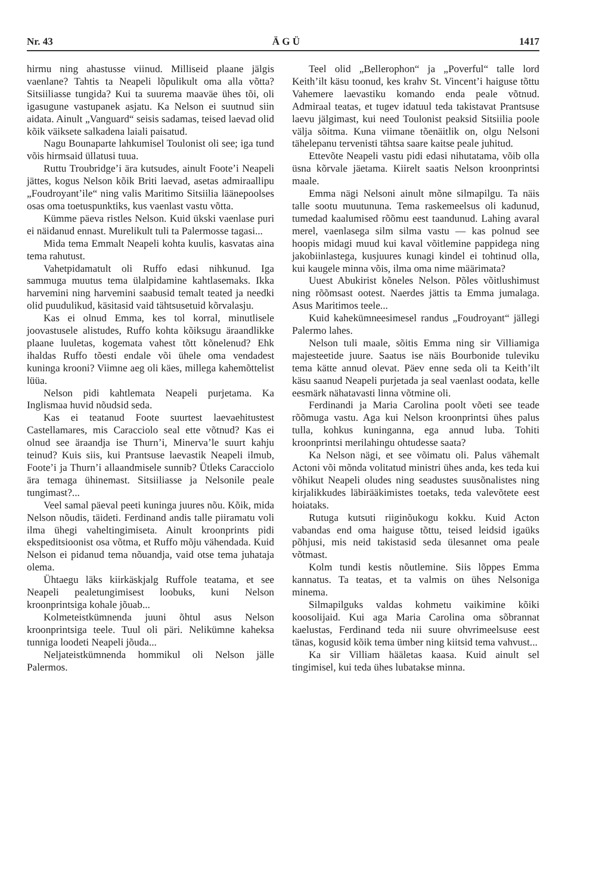Nr. 43 Ä G Ü 1417
hirmu ning ahastusse viinud. Milliseid plaane jälgis vaenlane? Tahtis ta Neapeli lõpulikult oma alla võtta? Sitsiiliasse tungida? Kui ta suurema maaväe ühes tõi, oli igasugune vastupanek asjatu. Ka Nelson ei suutnud siin aidata. Ainult „Vanguard“ seisis sadamas, teised laevad olid kõik väiksete salkadena laiali paisatud.
Nagu Bounaparte lahkumisel Toulonist oli see; iga tund võis hirmsaid üllatusi tuua.
Ruttu Troubridge’i ära kutsudes, ainult Foote’i Neapeli jättes, kogus Nelson kõik Briti laevad, asetas admiraallipu „Foudroyant’ile“ ning valis Maritimo Sitsiilia läänepoolses osas oma toetuspunktiks, kus vaenlast vastu võtta.
Kümme päeva ristles Nelson. Kuid ükski vaenlase puri ei näidanud ennast. Murelikult tuli ta Palermosse tagasi...
Mida tema Emmalt Neapeli kohta kuulis, kasvatas aina tema rahutust.
Vahetpidamatult oli Ruffo edasi nihkunud. Iga sammuga muutus tema ülalpidamine kahtlasemaks. Ikka harvemini ning harvemini saabusid temalt teated ja needki olid puudulikud, käsitasid vaid tähtsusetuid kõrvalasju.
Kas ei olnud Emma, kes tol korral, minutlisele joovastusele alistudes, Ruffo kohta kõiksugu äraandlikke plaane luuletas, kogemata vahest tõtt kõnelenud? Ehk ihaldas Ruffo tõesti endale või ühele oma vendadest kuninga krooni? Viimne aeg oli käes, millega kahemõttelist lüüa.
Nelson pidi kahtlemata Neapeli purjetama. Ka Inglismaa huvid nõudsid seda.
Kas ei teatanud Foote suurtest laevaehitustest Castellamares, mis Caracciolo seal ette võtnud? Kas ei olnud see äraandja ise Thurn’i, Minerva’le suurt kahju teinud? Kuis siis, kui Prantsuse laevastik Neapeli ilmub, Foote’i ja Thurn’i allaandmisele sunnib? Ütleks Caracciolo ära temaga ühinemast. Sitsiiliasse ja Nelsonile peale tungimast?...
Veel samal päeval peeti kuninga juures nõu. Kõik, mida Nelson nõudis, täideti. Ferdinand andis talle piiramatu voli ilma ühegi vaheltingimiseta. Ainult kroonprints pidi ekspeditsioonist osa võtma, et Ruffo mõju vähendada. Kuid Nelson ei pidanud tema nõuandja, vaid otse tema juhataja olema.
Ühtaegu läks kiirkäskjalg Ruffole teatama, et see Neapeli pealetungimisest loobuks, kuni Nelson kroonprintsiga kohale jõuab...
Kolmeteistkümnenda juuni õhtul asus Nelson kroonprintsiga teele. Tuul oli päri. Nelikümne kaheksa tunniga loodeti Neapeli jõuda...
Neljateistkümnenda hommikul oli Nelson jälle Palermos.
Teel olid „Bellerophon“ ja „Poverful“ talle lord Keith’ilt käsu toonud, kes krahv St. Vincent’i haiguse tõttu Vahemere laevastiku komando enda peale võtnud. Admiraal teatas, et tugev idatuul teda takistavat Prantsuse laevu jälgimast, kui need Toulonist peaksid Sitsiilia poole välja sõitma. Kuna viimane tõenäitlik on, olgu Nelsoni tähelepanu tervenisti tähtsa saare kaitse peale juhitud.
Ettevõte Neapeli vastu pidi edasi nihutatama, võib olla üsna kõrvale jäetama. Kiirelt saatis Nelson kroonprintsi maale.
Emma nägi Nelsoni ainult mõne silmapilgu. Ta näis talle sootu muutununa. Tema raskemeelsus oli kadunud, tumedad kaalumised rõõmu eest taandunud. Lahing avaral merel, vaenlasega silm silma vastu — kas polnud see hoopis midagi muud kui kaval võitlemine pappidega ning jakobiinlastega, kusjuures kunagi kindel ei tohtinud olla, kui kaugele minna võis, ilma oma nime määrimata?
Uuest Abukirist kõneles Nelson. Põles võitlushimust ning rõõmsast ootest. Naerdes jättis ta Emma jumalaga. Asus Maritimos teele...
Kuid kahekümneesimesel randus „Foudroyant“ jällegi Palermo lahes.
Nelson tuli maale, sõitis Emma ning sir Villiamiga majesteetide juure. Saatus ise näis Bourbonide tuleviku tema kätte annud olevat. Päev enne seda oli ta Keith’ilt käsu saanud Neapeli purjetada ja seal vaenlast oodata, kelle eesmärk nähatavasti linna võtmine oli.
Ferdinandi ja Maria Carolina poolt võeti see teade rõõmuga vastu. Aga kui Nelson kroonprintsi ühes palus tulla, kohkus kuninganna, ega annud luba. Tohiti kroonprintsi merilahingu ohtudesse saata?
Ka Nelson nägi, et see võimatu oli. Palus vähemalt Actoni või mõnda volitatud ministri ühes anda, kes teda kui võhikut Neapeli oludes ning seadustes suusõnalistes ning kirjalikkudes läbirääkimistes toetaks, teda valevõtete eest hoiataks.
Rutuga kutsuti riiginõukogu kokku. Kuid Acton vabandas end oma haiguse tõttu, teised leidsid igaüks põhjusi, mis neid takistasid seda ülesannet oma peale võtmast.
Kolm tundi kestis nõutlemine. Siis lõppes Emma kannatus. Ta teatas, et ta valmis on ühes Nelsoniga minema.
Silmapilguks valdas kohmetu vaikimine kõiki koosolijaid. Kui aga Maria Carolina oma sõbrannat kaelustas, Ferdinand teda nii suure ohvrimeelsuse eest tänas, kogusid kõik tema ümber ning kiitsid tema vahvust...
Ka sir Villiam hääletas kaasa. Kuid ainult sel tingimisel, kui teda ühes lubatakse minna.